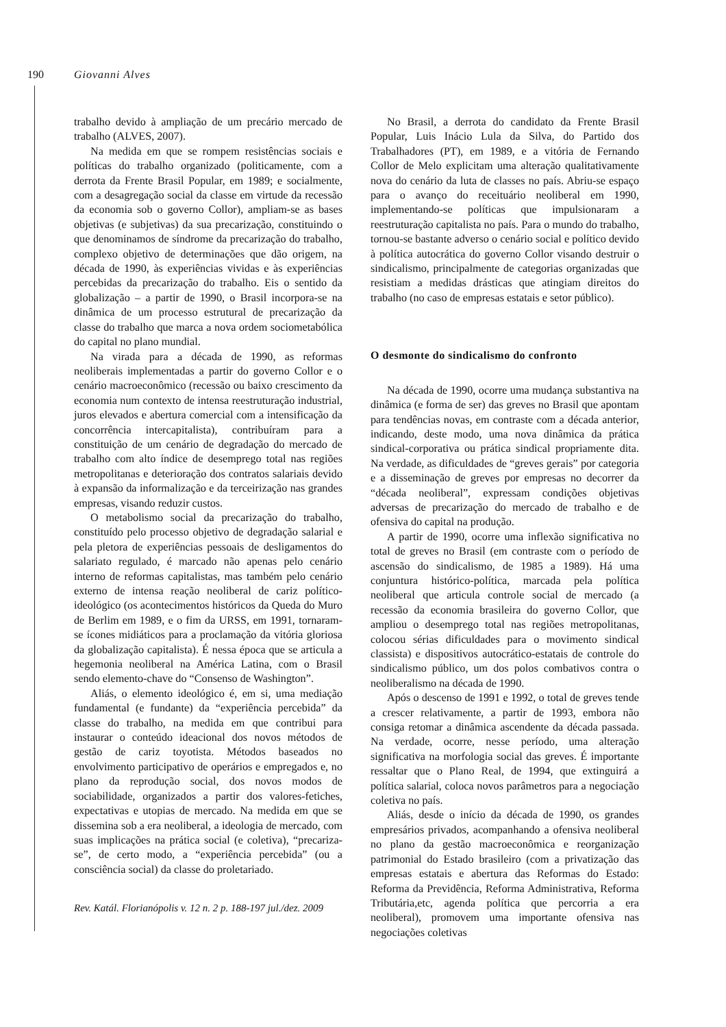190 Giovanni Alves
trabalho devido à ampliação de um precário mercado de trabalho (ALVES, 2007).
Na medida em que se rompem resistências sociais e políticas do trabalho organizado (politicamente, com a derrota da Frente Brasil Popular, em 1989; e socialmente, com a desagregação social da classe em virtude da recessão da economia sob o governo Collor), ampliam-se as bases objetivas (e subjetivas) da sua precarização, constituindo o que denominamos de síndrome da precarização do trabalho, complexo objetivo de determinações que dão origem, na década de 1990, às experiências vividas e às experiências percebidas da precarização do trabalho. Eis o sentido da globalização – a partir de 1990, o Brasil incorpora-se na dinâmica de um processo estrutural de precarização da classe do trabalho que marca a nova ordem sociometabólica do capital no plano mundial.
Na virada para a década de 1990, as reformas neoliberais implementadas a partir do governo Collor e o cenário macroeconômico (recessão ou baixo crescimento da economia num contexto de intensa reestruturação industrial, juros elevados e abertura comercial com a intensificação da concorrência intercapitalista), contribuíram para a constituição de um cenário de degradação do mercado de trabalho com alto índice de desemprego total nas regiões metropolitanas e deterioração dos contratos salariais devido à expansão da informalização e da terceirização nas grandes empresas, visando reduzir custos.
O metabolismo social da precarização do trabalho, constituído pelo processo objetivo de degradação salarial e pela pletora de experiências pessoais de desligamentos do salariato regulado, é marcado não apenas pelo cenário interno de reformas capitalistas, mas também pelo cenário externo de intensa reação neoliberal de cariz político-ideológico (os acontecimentos históricos da Queda do Muro de Berlim em 1989, e o fim da URSS, em 1991, tornaram-se ícones midiáticos para a proclamação da vitória gloriosa da globalização capitalista). É nessa época que se articula a hegemonia neoliberal na América Latina, com o Brasil sendo elemento-chave do “Consenso de Washington”.
Aliás, o elemento ideológico é, em si, uma mediação fundamental (e fundante) da “experiência percebida” da classe do trabalho, na medida em que contribui para instaurar o conteúdo ideacional dos novos métodos de gestão de cariz toyotista. Métodos baseados no envolvimento participativo de operários e empregados e, no plano da reprodução social, dos novos modos de sociabilidade, organizados a partir dos valores-fetiches, expectativas e utopias de mercado. Na medida em que se dissemina sob a era neoliberal, a ideologia de mercado, com suas implicações na prática social (e coletiva), “precariza-se”, de certo modo, a “experiência percebida” (ou a consciência social) da classe do proletariado.
No Brasil, a derrota do candidato da Frente Brasil Popular, Luis Inácio Lula da Silva, do Partido dos Trabalhadores (PT), em 1989, e a vitória de Fernando Collor de Melo explicitam uma alteração qualitativamente nova do cenário da luta de classes no país. Abriu-se espaço para o avanço do receituário neoliberal em 1990, implementando-se políticas que impulsionaram a reestruturação capitalista no país. Para o mundo do trabalho, tornou-se bastante adverso o cenário social e político devido à política autocrática do governo Collor visando destruir o sindicalismo, principalmente de categorias organizadas que resistiam a medidas drásticas que atingiam direitos do trabalho (no caso de empresas estatais e setor público).
O desmonte do sindicalismo do confronto
Na década de 1990, ocorre uma mudança substantiva na dinâmica (e forma de ser) das greves no Brasil que apontam para tendências novas, em contraste com a década anterior, indicando, deste modo, uma nova dinâmica da prática sindical-corporativa ou prática sindical propriamente dita. Na verdade, as dificuldades de “greves gerais” por categoria e a disseminação de greves por empresas no decorrer da “década neoliberal”, expressam condições objetivas adversas de precarização do mercado de trabalho e de ofensiva do capital na produção.
A partir de 1990, ocorre uma inflexão significativa no total de greves no Brasil (em contraste com o período de ascensão do sindicalismo, de 1985 a 1989). Há uma conjuntura histórico-política, marcada pela política neoliberal que articula controle social de mercado (a recessão da economia brasileira do governo Collor, que ampliou o desemprego total nas regiões metropolitanas, colocou sérias dificuldades para o movimento sindical classista) e dispositivos autocrático-estatais de controle do sindicalismo público, um dos polos combativos contra o neoliberalismo na década de 1990.
Após o descenso de 1991 e 1992, o total de greves tende a crescer relativamente, a partir de 1993, embora não consiga retomar a dinâmica ascendente da década passada. Na verdade, ocorre, nesse período, uma alteração significativa na morfologia social das greves. É importante ressaltar que o Plano Real, de 1994, que extinguirá a política salarial, coloca novos parâmetros para a negociação coletiva no país.
Aliás, desde o início da década de 1990, os grandes empresários privados, acompanhando a ofensiva neoliberal no plano da gestão macroeconômica e reorganização patrimonial do Estado brasileiro (com a privatização das empresas estatais e abertura das Reformas do Estado: Reforma da Previdência, Reforma Administrativa, Reforma Tributária,etc, agenda política que percorria a era neoliberal), promovem uma importante ofensiva nas negociações coletivas
Rev. Katál. Florianópolis v. 12 n. 2 p. 188-197 jul./dez. 2009